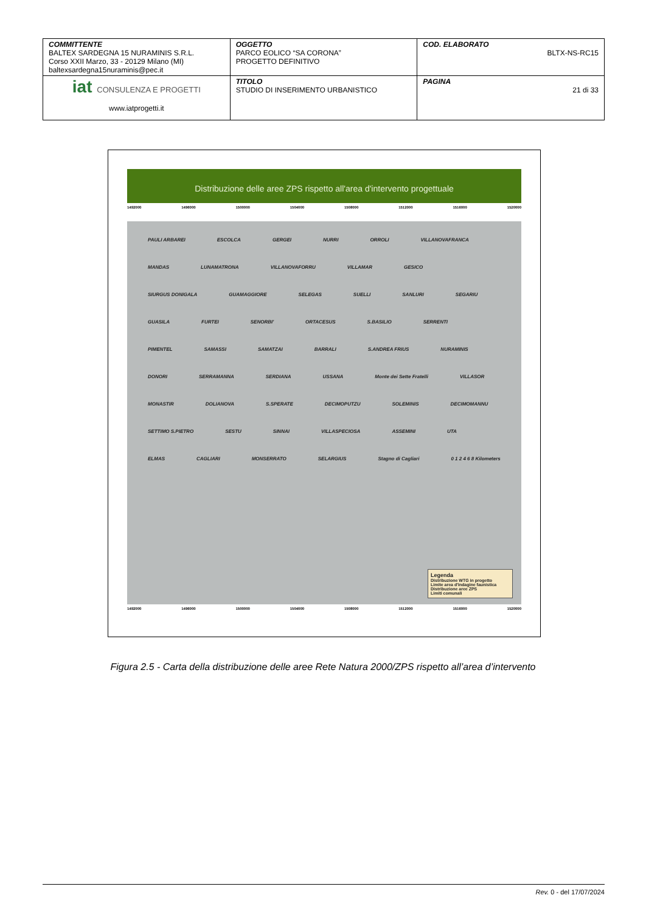| COMMITTENTE BALTEX SARDEGNA 15 NURAMINIS S.R.L. Corso XXII Marzo, 33 - 20129 Milano (MI) baltexsardegna15nuraminis@pec.it | OGGETTO PARCO EOLICO “SA CORONA” PROGETTO DEFINITIVO | COD. ELABORATO BLTX-NS-RC15 |
| iat CONSULENZA E PROGETTI www.iatprogetti.it | TITOLO STUDIO DI INSERIMENTO URBANISTICO | PAGINA 21 di 33 |
Distribuzione delle aree ZPS rispetto all'area d'intervento progettuale
1492000 1496000 1500000 1504000 1508000 1512000 1516000 1520000
PAULI ARBAREI ESCOLCA GERGEI NURRI ORROLI VILLANOVAFRANCA MANDAS LUNAMATRONA VILLANOVAFORRU VILLAMAR GESICO SIURGUS DONIGALA GUAMAGGIORE SELEGAS SUELLI SANLURI SEGARIU GUASILA FURTEI SENORBI' ORTACESUS S.BASILIO SERRENTI PIMENTEL SAMASSI SAMATZAI BARRALI S.ANDREA FRIUS NURAMINIS DONORI SERRAMANNA SERDIANA USSANA Monte dei Sette Fratelli VILLASOR MONASTIR DOLIANOVA S.SPERATE DECIMOPUTZU SOLEMINIS DECIMOMANNU SETTIMO S.PIETRO SESTU SINNAI VILLASPECIOSA ASSEMINI UTA ELMAS CAGLIARI MONSERRATO SELARGIUS Stagno di Cagliari 0 1 2 4 6 8 Kilometers
Legenda
Distribuzione WTG in progetto
Limite area d'indagine faunistica
Distribuzione aree ZPS
Limiti comunali
1492000 1496000 1500000 1504000 1508000 1512000 1516000 1520000
Figura 2.5 - Carta della distribuzione delle aree Rete Natura 2000/ZPS rispetto all’area d’intervento
Rev. 0 - del 17/07/2024